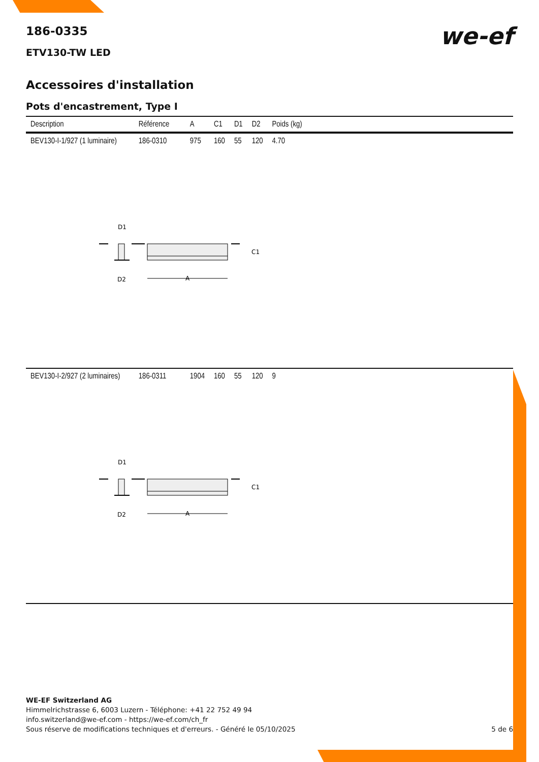we-ef
186-0335
ETV130-TW LED
Accessoires d'installation
Pots d'encastrement, Type I
| Description | Référence | A | C1 | D1 | D2 | Poids (kg) |
| --- | --- | --- | --- | --- | --- | --- |
| BEV130-I-1/927 (1 luminaire) | 186-0310 | 975 | 160 | 55 | 120 | 4.70 |
| D1 D2 A C1 | | | | | | |
| BEV130-I-2/927 (2 luminaires) | 186-0311 | 1904 | 160 | 55 | 120 | 9 |
| D1 D2 A C1 | | | | | | |
WE-EF Switzerland AG
Himmelrichstrasse 6, 6003 Luzern - Téléphone: +41 22 752 49 94
info.switzerland@we-ef.com - https://we-ef.com/ch_fr
Sous réserve de modifications techniques et d'erreurs. - Généré le 05/10/2025 5 de 6